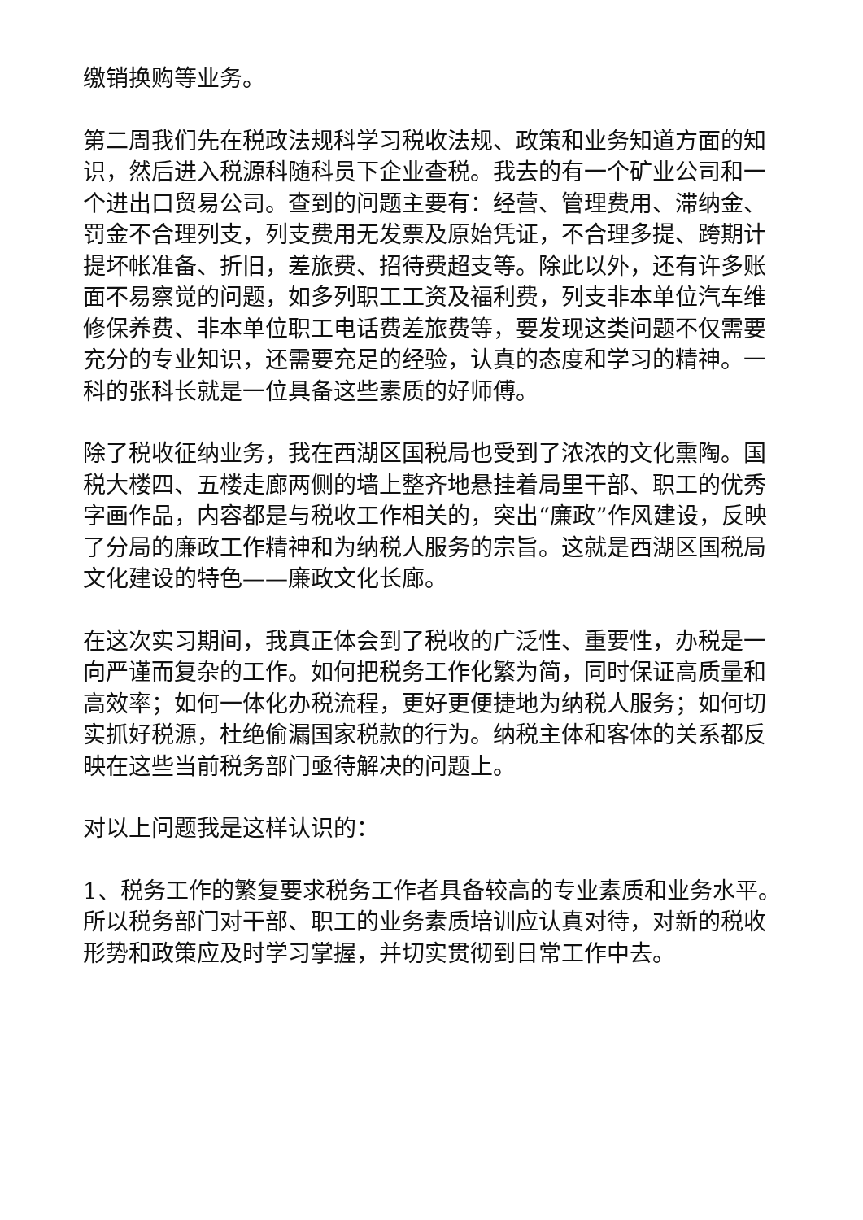缴销换购等业务。
第二周我们先在税政法规科学习税收法规、政策和业务知道方面的知识，然后进入税源科随科员下企业查税。我去的有一个矿业公司和一个进出口贸易公司。查到的问题主要有：经营、管理费用、滞纳金、罚金不合理列支，列支费用无发票及原始凭证，不合理多提、跨期计提坏帐准备、折旧，差旅费、招待费超支等。除此以外，还有许多账面不易察觉的问题，如多列职工工资及福利费，列支非本单位汽车维修保养费、非本单位职工电话费差旅费等，要发现这类问题不仅需要充分的专业知识，还需要充足的经验，认真的态度和学习的精神。一科的张科长就是一位具备这些素质的好师傅。
除了税收征纳业务，我在西湖区国税局也受到了浓浓的文化熏陶。国税大楼四、五楼走廊两侧的墙上整齐地悬挂着局里干部、职工的优秀字画作品，内容都是与税收工作相关的，突出“廉政”作风建设，反映了分局的廉政工作精神和为纳税人服务的宗旨。这就是西湖区国税局文化建设的特色——廉政文化长廊。
在这次实习期间，我真正体会到了税收的广泛性、重要性，办税是一向严谨而复杂的工作。如何把税务工作化繁为简，同时保证高质量和高效率；如何一体化办税流程，更好更便捷地为纳税人服务；如何切实抓好税源，杜绝偷漏国家税款的行为。纳税主体和客体的关系都反映在这些当前税务部门亟待解决的问题上。
对以上问题我是这样认识的：
1、税务工作的繁复要求税务工作者具备较高的专业素质和业务水平。所以税务部门对干部、职工的业务素质培训应认真对待，对新的税收形势和政策应及时学习掌握，并切实贯彻到日常工作中去。